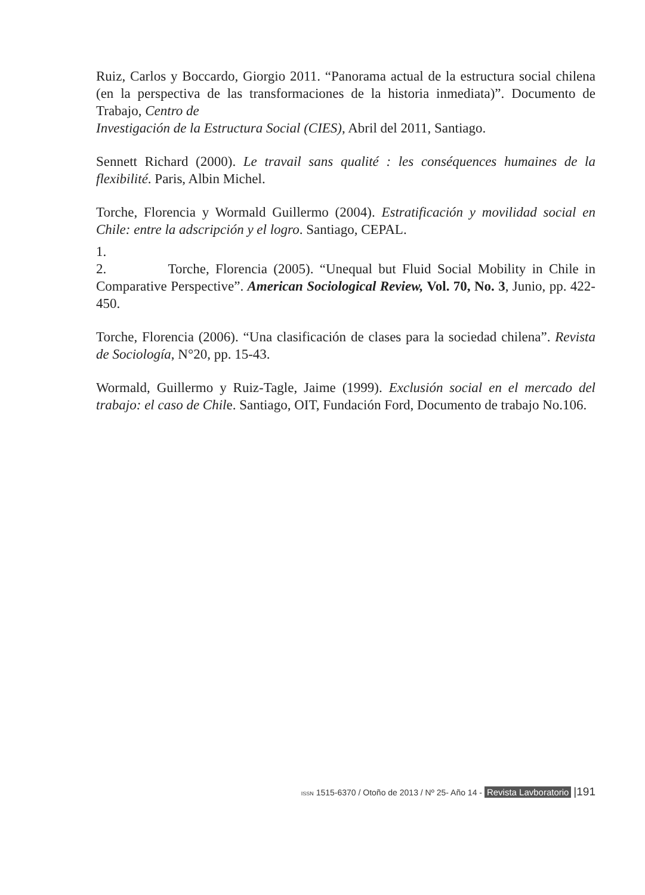Ruiz, Carlos y Boccardo, Giorgio 2011. “Panorama actual de la estructura social chilena (en la perspectiva de las transformaciones de la historia inmediata)”. Documento de Trabajo, Centro de
Investigación de la Estructura Social (CIES), Abril del 2011, Santiago.
Sennett Richard (2000). Le travail sans qualité : les conséquences humaines de la flexibilité. Paris, Albin Michel.
Torche, Florencia y Wormald Guillermo (2004). Estratificación y movilidad social en Chile: entre la adscripción y el logro. Santiago, CEPAL.
1.
2. Torche, Florencia (2005). “Unequal but Fluid Social Mobility in Chile in Comparative Perspective”. American Sociological Review, Vol. 70, No. 3, Junio, pp. 422-450.
Torche, Florencia (2006). “Una clasificación de clases para la sociedad chilena”. Revista de Sociología, N°20, pp. 15-43.
Wormald, Guillermo y Ruiz-Tagle, Jaime (1999). Exclusión social en el mercado del trabajo: el caso de Chile. Santiago, OIT, Fundación Ford, Documento de trabajo No.106.
ISSN 1515-6370 / Otoño de 2013 / Nº 25- Año 14 - Revista Lavboratorio |191